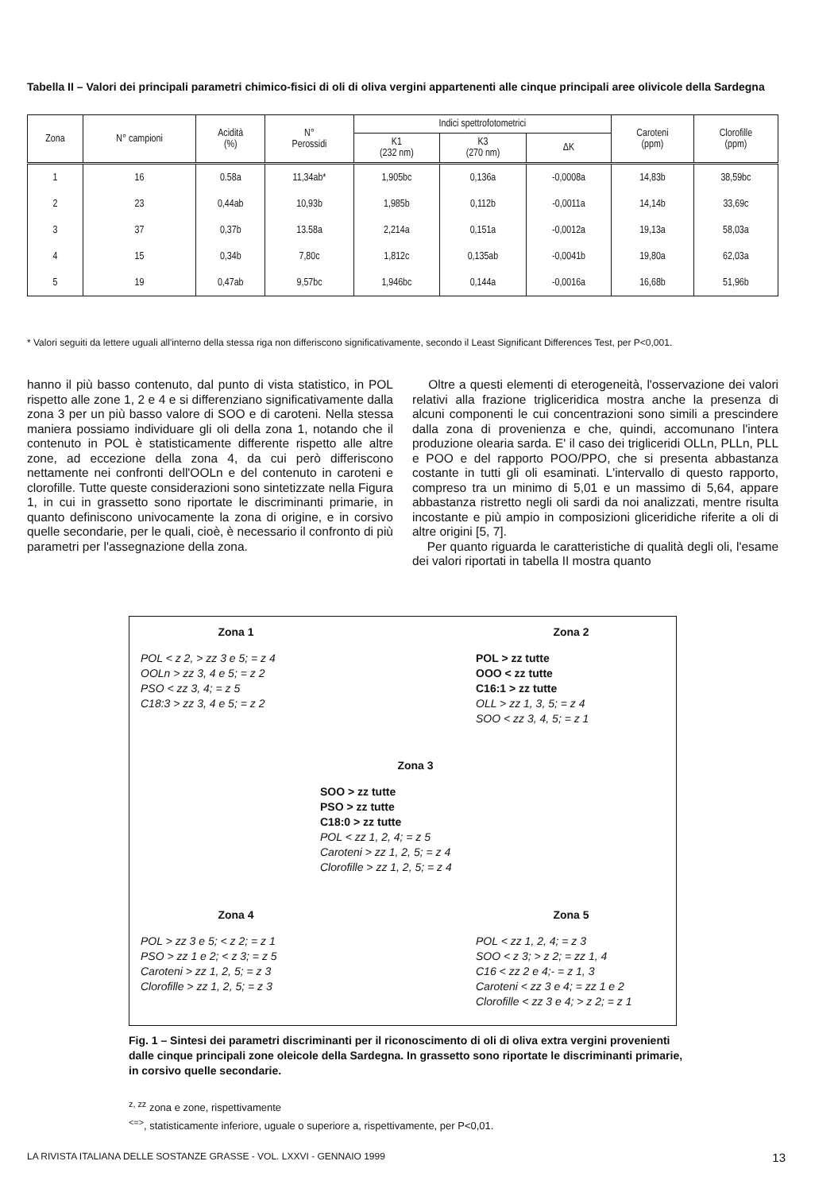Tabella II – Valori dei principali parametri chimico-fisici di oli di oliva vergini appartenenti alle cinque principali aree olivicole della Sardegna
| Zona | N° campioni | Acidità (%) | N° Perossidi | Indici spettrofotometrici | | | Caroteni (ppm) | Clorofille (ppm) |
| --- | --- | --- | --- | --- | --- | --- | --- | --- |
| | | | | K1 (232 nm) | K3 (270 nm) | ΔK | | |
| 1 | 16 | 0.58a | 11,34ab* | 1,905bc | 0,136a | -0,0008a | 14,83b | 38,59bc |
| 2 | 23 | 0,44ab | 10,93b | 1,985b | 0,112b | -0,0011a | 14,14b | 33,69c |
| 3 | 37 | 0,37b | 13.58a | 2,214a | 0,151a | -0,0012a | 19,13a | 58,03a |
| 4 | 15 | 0,34b | 7,80c | 1,812c | 0,135ab | -0,0041b | 19,80a | 62,03a |
| 5 | 19 | 0,47ab | 9,57bc | 1,946bc | 0,144a | -0,0016a | 16,68b | 51,96b |
* Valori seguiti da lettere uguali all'interno della stessa riga non differiscono significativamente, secondo il Least Significant Differences Test, per P<0,001.
hanno il più basso contenuto, dal punto di vista statistico, in POL rispetto alle zone 1, 2 e 4 e si differenziano significativamente dalla zona 3 per un più basso valore di SOO e di caroteni. Nella stessa maniera possiamo individuare gli oli della zona 1, notando che il contenuto in POL è statisticamente differente rispetto alle altre zone, ad eccezione della zona 4, da cui però differiscono nettamente nei confronti dell'OOLn e del contenuto in caroteni e clorofille. Tutte queste considerazioni sono sintetizzate nella Figura 1, in cui in grassetto sono riportate le discriminanti primarie, in quanto definiscono univocamente la zona di origine, e in corsivo quelle secondarie, per le quali, cioè, è necessario il confronto di più parametri per l'assegnazione della zona.
Oltre a questi elementi di eterogeneità, l'osservazione dei valori relativi alla frazione trigliceridica mostra anche la presenza di alcuni componenti le cui concentrazioni sono simili a prescindere dalla zona di provenienza e che, quindi, accomunano l'intera produzione olearia sarda. E' il caso dei trigliceridi OLLn, PLLn, PLL e POO e del rapporto POO/PPO, che si presenta abbastanza costante in tutti gli oli esaminati. L'intervallo di questo rapporto, compreso tra un minimo di 5,01 e un massimo di 5,64, appare abbastanza ristretto negli oli sardi da noi analizzati, mentre risulta incostante e più ampio in composizioni gliceridiche riferite a oli di altre origini [5, 7].
Per quanto riguarda le caratteristiche di qualità degli oli, l'esame dei valori riportati in tabella II mostra quanto
Zona 1
POL < z 2, > zz 3 e 5; = z 4
OOLn > zz 3, 4 e 5; = z 2
PSO < zz 3, 4; = z 5
C18:3 > zz 3, 4 e 5; = z 2
Zona 2
POL > zz tutte
OOO < zz tutte
C16:1 > zz tutte
OLL > zz 1, 3, 5; = z 4
SOO < zz 3, 4, 5; = z 1
Zona 3
SOO > zz tutte
PSO > zz tutte
C18:0 > zz tutte
POL < zz 1, 2, 4; = z 5
Caroteni > zz 1, 2, 5; = z 4
Clorofille > zz 1, 2, 5; = z 4
Zona 4
POL > zz 3 e 5; < z 2; = z 1
PSO > zz 1 e 2; < z 3; = z 5
Caroteni > zz 1, 2, 5; = z 3
Clorofille > zz 1, 2, 5; = z 3
Zona 5
POL < zz 1, 2, 4; = z 3
SOO < z 3; > z 2; = zz 1, 4
C16 < zz 2 e 4;- = z 1, 3
Caroteni < zz 3 e 4; = zz 1 e 2
Clorofille < zz 3 e 4; > z 2; = z 1
Fig. 1 – Sintesi dei parametri discriminanti per il riconoscimento di oli di oliva extra vergini provenienti dalle cinque principali zone oleicole della Sardegna. In grassetto sono riportate le discriminanti primarie, in corsivo quelle secondarie.
<sup>z, zz</sup> zona e zone, rispettivamente
<sup><=></sup>, statisticamente inferiore, uguale o superiore a, rispettivamente, per P<0,01.
LA RIVISTA ITALIANA DELLE SOSTANZE GRASSE - VOL. LXXVI - GENNAIO 1999 13